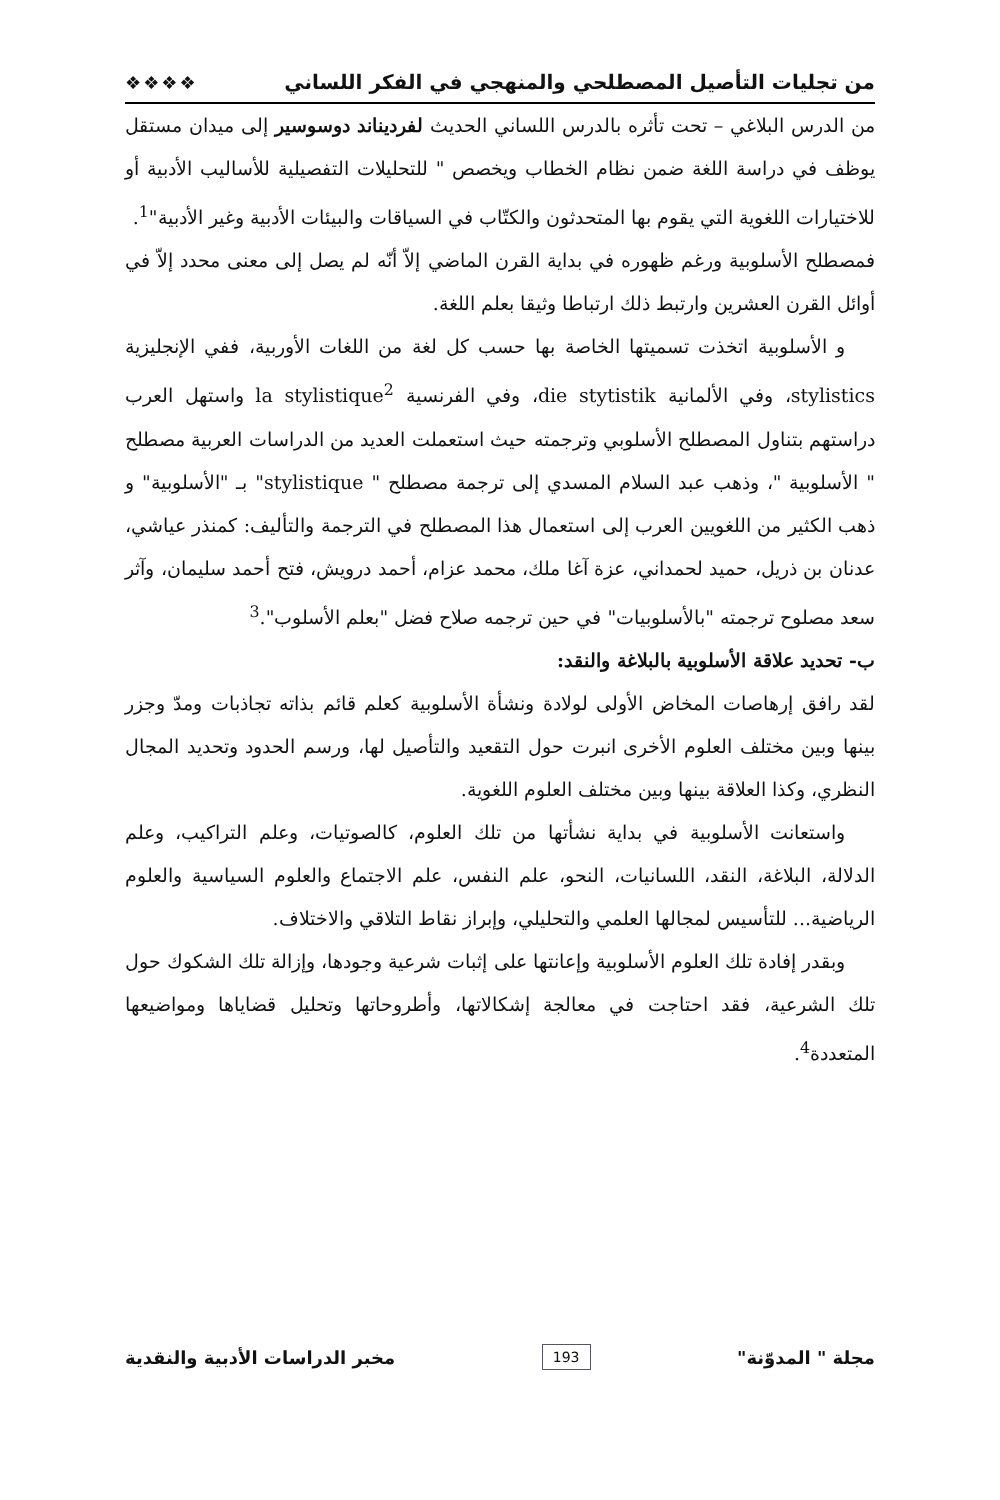من تجليات التأصيل المصطلحي والمنهجي في الفكر اللساني ❖❖❖❖
من الدرس البلاغي – تحت تأثره بالدرس اللساني الحديث لفرديناند دوسوسير إلى ميدان مستقل يوظف في دراسة اللغة ضمن نظام الخطاب ويخصص " للتحليلات التفصيلية للأساليب الأدبية أو للاختيارات اللغوية التي يقوم بها المتحدثون والكتّاب في السياقات والبيئات الأدبية وغير الأدبية"<sup>1</sup>.
فمصطلح الأسلوبية ورغم ظهوره في بداية القرن الماضي إلاّ أنّه لم يصل إلى معنى محدد إلاّ في أوائل القرن العشرين وارتبط ذلك ارتباطا وثيقا بعلم اللغة.
و الأسلوبية اتخذت تسميتها الخاصة بها حسب كل لغة من اللغات الأوربية، ففي الإنجليزية stylistics، وفي الألمانية die stytistik، وفي الفرنسية la stylistique<sup>2</sup> واستهل العرب دراستهم بتناول المصطلح الأسلوبي وترجمته حيث استعملت العديد من الدراسات العربية مصطلح " الأسلوبية "، وذهب عبد السلام المسدي إلى ترجمة مصطلح " stylistique" بـ "الأسلوبية" و ذهب الكثير من اللغويين العرب إلى استعمال هذا المصطلح في الترجمة والتأليف: كمنذر عياشي، عدنان بن ذريل، حميد لحمداني، عزة آغا ملك، محمد عزام، أحمد درويش، فتح أحمد سليمان، وآثر سعد مصلوح ترجمته "بالأسلوبيات" في حين ترجمه صلاح فضل "بعلم الأسلوب".<sup>3</sup>
ب- تحديد علاقة الأسلوبية بالبلاغة والنقد:
لقد رافق إرهاصات المخاض الأولى لولادة ونشأة الأسلوبية كعلم قائم بذاته تجاذبات ومدّ وجزر بينها وبين مختلف العلوم الأخرى انبرت حول التقعيد والتأصيل لها، ورسم الحدود وتحديد المجال النظري، وكذا العلاقة بينها وبين مختلف العلوم اللغوية.
واستعانت الأسلوبية في بداية نشأتها من تلك العلوم، كالصوتيات، وعلم التراكيب، وعلم الدلالة، البلاغة، النقد، اللسانيات، النحو، علم النفس، علم الاجتماع والعلوم السياسية والعلوم الرياضية... للتأسيس لمجالها العلمي والتحليلي، وإبراز نقاط التلاقي والاختلاف.
وبقدر إفادة تلك العلوم الأسلوبية وإعانتها على إثبات شرعية وجودها، وإزالة تلك الشكوك حول تلك الشرعية، فقد احتاجت في معالجة إشكالاتها، وأطروحاتها وتحليل قضاياها ومواضيعها المتعددة<sup>4</sup>.
مجلة " المدوّنة" 193 مخبر الدراسات الأدبية والنقدية